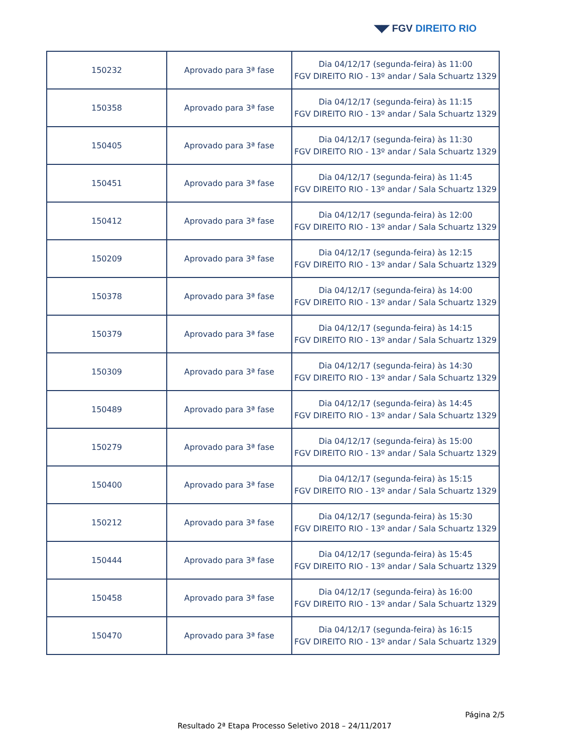◥◤ FGV DIREITO RIO
| 150232 | Aprovado para 3ª fase | Dia 04/12/17 (segunda-feira) às 11:00 FGV DIREITO RIO - 13º andar / Sala Schuartz 1329 |
| 150358 | Aprovado para 3ª fase | Dia 04/12/17 (segunda-feira) às 11:15 FGV DIREITO RIO - 13º andar / Sala Schuartz 1329 |
| 150405 | Aprovado para 3ª fase | Dia 04/12/17 (segunda-feira) às 11:30 FGV DIREITO RIO - 13º andar / Sala Schuartz 1329 |
| 150451 | Aprovado para 3ª fase | Dia 04/12/17 (segunda-feira) às 11:45 FGV DIREITO RIO - 13º andar / Sala Schuartz 1329 |
| 150412 | Aprovado para 3ª fase | Dia 04/12/17 (segunda-feira) às 12:00 FGV DIREITO RIO - 13º andar / Sala Schuartz 1329 |
| 150209 | Aprovado para 3ª fase | Dia 04/12/17 (segunda-feira) às 12:15 FGV DIREITO RIO - 13º andar / Sala Schuartz 1329 |
| 150378 | Aprovado para 3ª fase | Dia 04/12/17 (segunda-feira) às 14:00 FGV DIREITO RIO - 13º andar / Sala Schuartz 1329 |
| 150379 | Aprovado para 3ª fase | Dia 04/12/17 (segunda-feira) às 14:15 FGV DIREITO RIO - 13º andar / Sala Schuartz 1329 |
| 150309 | Aprovado para 3ª fase | Dia 04/12/17 (segunda-feira) às 14:30 FGV DIREITO RIO - 13º andar / Sala Schuartz 1329 |
| 150489 | Aprovado para 3ª fase | Dia 04/12/17 (segunda-feira) às 14:45 FGV DIREITO RIO - 13º andar / Sala Schuartz 1329 |
| 150279 | Aprovado para 3ª fase | Dia 04/12/17 (segunda-feira) às 15:00 FGV DIREITO RIO - 13º andar / Sala Schuartz 1329 |
| 150400 | Aprovado para 3ª fase | Dia 04/12/17 (segunda-feira) às 15:15 FGV DIREITO RIO - 13º andar / Sala Schuartz 1329 |
| 150212 | Aprovado para 3ª fase | Dia 04/12/17 (segunda-feira) às 15:30 FGV DIREITO RIO - 13º andar / Sala Schuartz 1329 |
| 150444 | Aprovado para 3ª fase | Dia 04/12/17 (segunda-feira) às 15:45 FGV DIREITO RIO - 13º andar / Sala Schuartz 1329 |
| 150458 | Aprovado para 3ª fase | Dia 04/12/17 (segunda-feira) às 16:00 FGV DIREITO RIO - 13º andar / Sala Schuartz 1329 |
| 150470 | Aprovado para 3ª fase | Dia 04/12/17 (segunda-feira) às 16:15 FGV DIREITO RIO - 13º andar / Sala Schuartz 1329 |
Página 2/5
Resultado 2ª Etapa Processo Seletivo 2018 – 24/11/2017